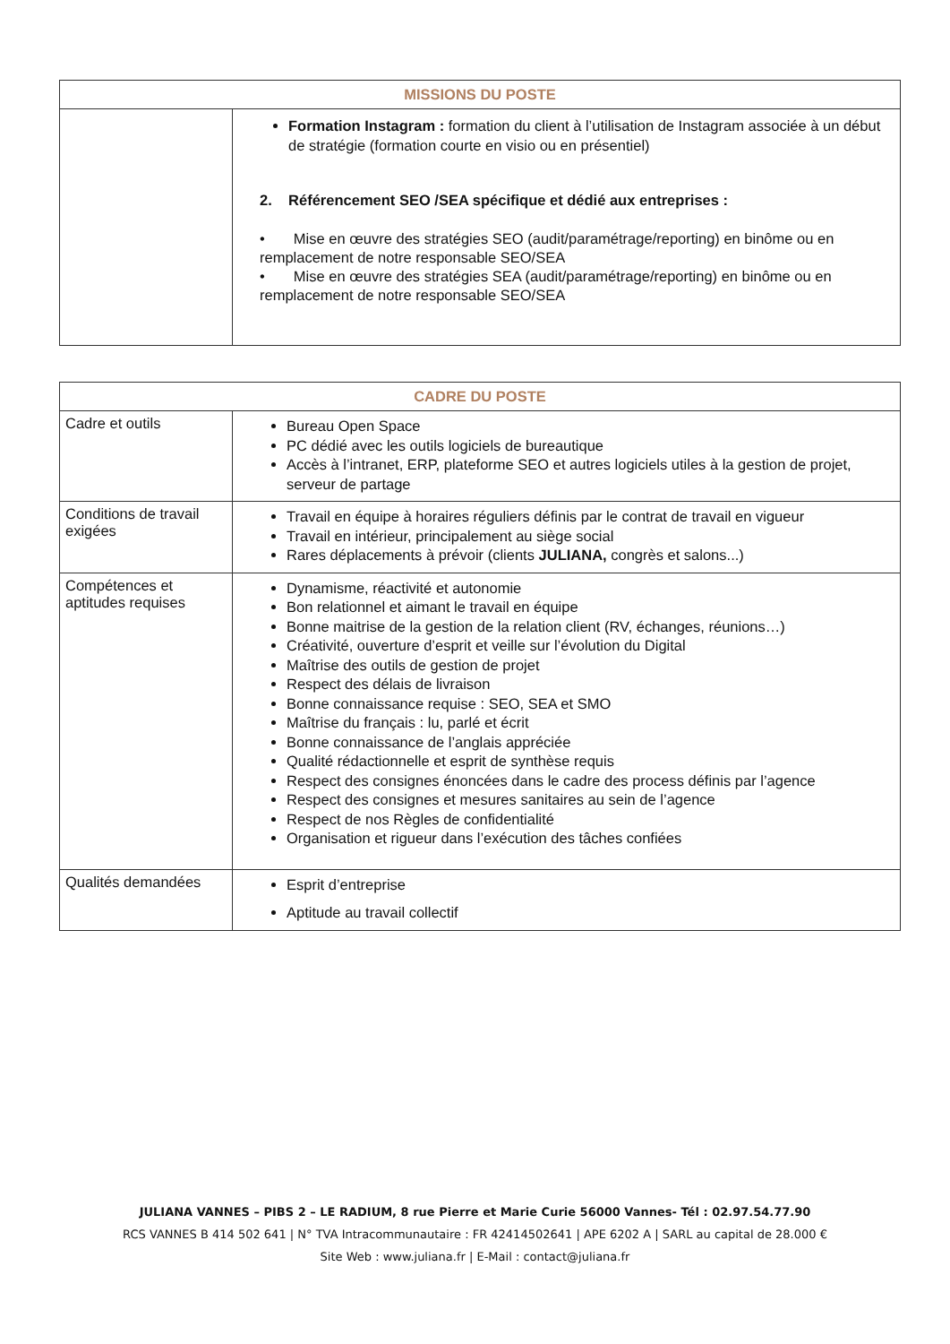| MISSIONS DU POSTE | |
| --- | --- |
| | Formation Instagram : formation du client à l’utilisation de Instagram associée à un début de stratégie (formation courte en visio ou en présentiel) 2. Référencement SEO /SEA spécifique et dédié aux entreprises : • Mise en œuvre des stratégies SEO (audit/paramétrage/reporting) en binôme ou en remplacement de notre responsable SEO/SEA • Mise en œuvre des stratégies SEA (audit/paramétrage/reporting) en binôme ou en remplacement de notre responsable SEO/SEA |
| CADRE DU POSTE | |
| --- | --- |
| Cadre et outils | Bureau Open Space PC dédié avec les outils logiciels de bureautique Accès à l’intranet, ERP, plateforme SEO et autres logiciels utiles à la gestion de projet, serveur de partage |
| Conditions de travail exigées | Travail en équipe à horaires réguliers définis par le contrat de travail en vigueur Travail en intérieur, principalement au siège social Rares déplacements à prévoir (clients JULIANA, congrès et salons...) |
| Compétences et aptitudes requises | Dynamisme, réactivité et autonomie Bon relationnel et aimant le travail en équipe Bonne maitrise de la gestion de la relation client (RV, échanges, réunions…) Créativité, ouverture d’esprit et veille sur l’évolution du Digital Maîtrise des outils de gestion de projet Respect des délais de livraison Bonne connaissance requise : SEO, SEA et SMO Maîtrise du français : lu, parlé et écrit Bonne connaissance de l’anglais appréciée Qualité rédactionnelle et esprit de synthèse requis Respect des consignes énoncées dans le cadre des process définis par l’agence Respect des consignes et mesures sanitaires au sein de l’agence Respect de nos Règles de confidentialité Organisation et rigueur dans l’exécution des tâches confiées |
| Qualités demandées | Esprit d’entreprise Aptitude au travail collectif |
JULIANA VANNES – PIBS 2 – LE RADIUM, 8 rue Pierre et Marie Curie 56000 Vannes- Tél : 02.97.54.77.90
RCS VANNES B 414 502 641 | N° TVA Intracommunautaire : FR 42414502641 | APE 6202 A | SARL au capital de 28.000 €
Site Web : www.juliana.fr | E-Mail : contact@juliana.fr